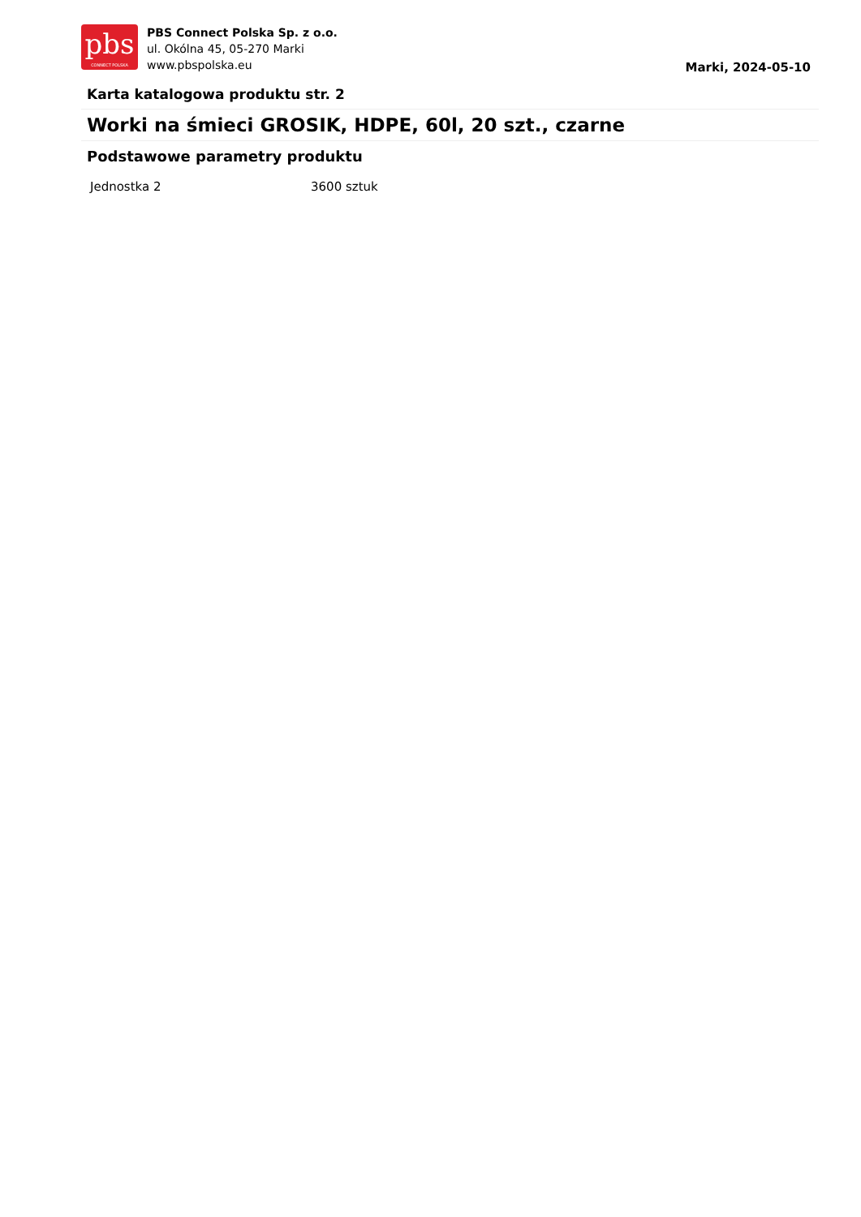pbs
CONNECT POLSKA
PBS Connect Polska Sp. z o.o.
ul. Okólna 45, 05-270 Marki
www.pbspolska.eu
Marki, 2024-05-10
Karta katalogowa produktu str. 2
Worki na śmieci GROSIK, HDPE, 60l, 20 szt., czarne
Podstawowe parametry produktu
| Jednostka 2 | 3600 sztuk |